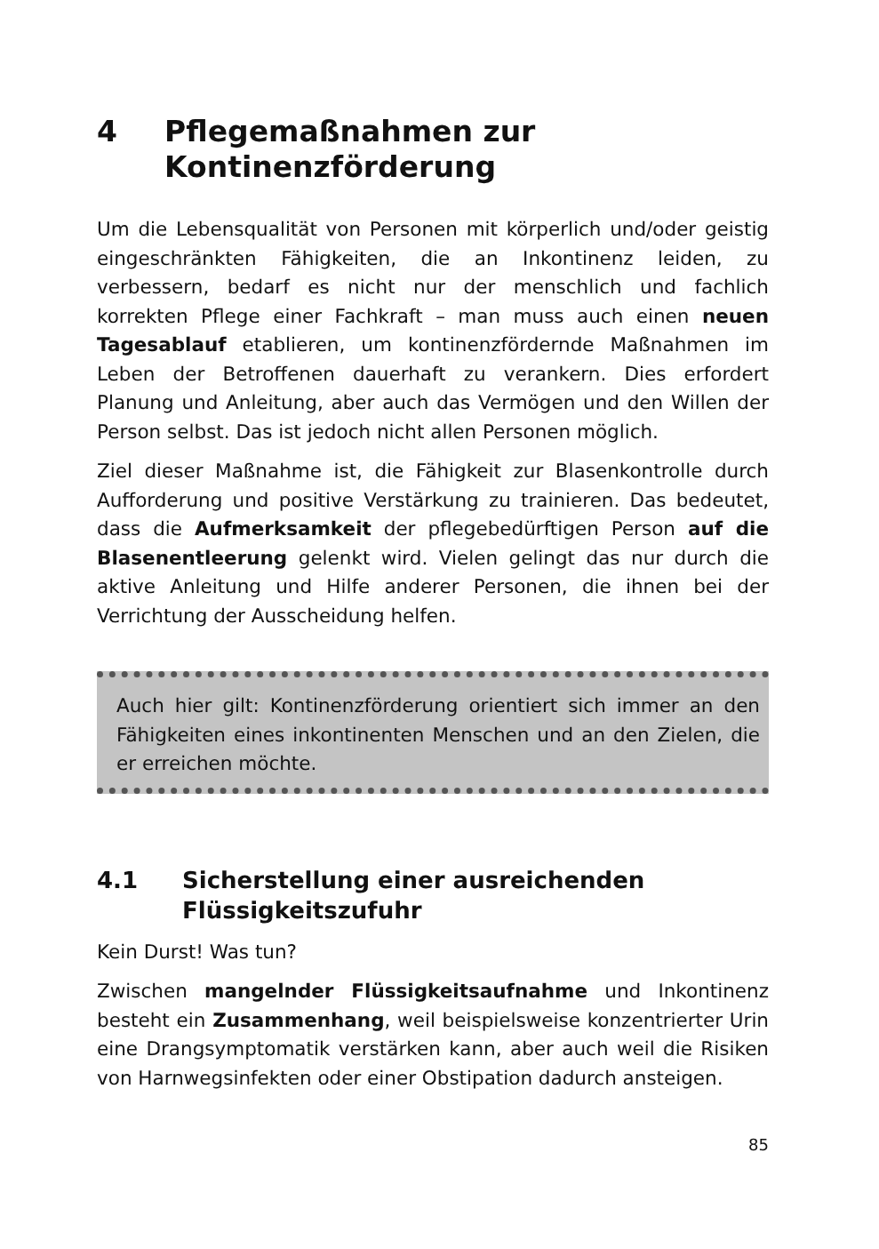4 Pflegemaßnahmen zur
Kontinenzförderung
Um die Lebensqualität von Personen mit körperlich und/oder geistig eingeschränkten Fähigkeiten, die an Inkontinenz leiden, zu verbessern, bedarf es nicht nur der menschlich und fachlich korrekten Pflege einer Fachkraft – man muss auch einen neuen Tagesablauf etablieren, um kontinenzfördernde Maßnahmen im Leben der Betroffenen dauerhaft zu verankern. Dies erfordert Planung und Anleitung, aber auch das Vermögen und den Willen der Person selbst. Das ist jedoch nicht allen Personen möglich.
Ziel dieser Maßnahme ist, die Fähigkeit zur Blasenkontrolle durch Aufforderung und positive Verstärkung zu trainieren. Das bedeutet, dass die Aufmerksamkeit der pflegebedürftigen Person auf die Blasenentleerung gelenkt wird. Vielen gelingt das nur durch die aktive Anleitung und Hilfe anderer Personen, die ihnen bei der Verrichtung der Ausscheidung helfen.
Auch hier gilt: Kontinenzförderung orientiert sich immer an den Fähigkeiten eines inkontinenten Menschen und an den Zielen, die er erreichen möchte.
4.1 Sicherstellung einer ausreichenden
Flüssigkeitszufuhr
Kein Durst! Was tun?
Zwischen mangelnder Flüssigkeitsaufnahme und Inkontinenz besteht ein Zusammenhang, weil beispielsweise konzentrierter Urin eine Drangsymptomatik verstärken kann, aber auch weil die Risiken von Harnwegsinfekten oder einer Obstipation dadurch ansteigen.
85